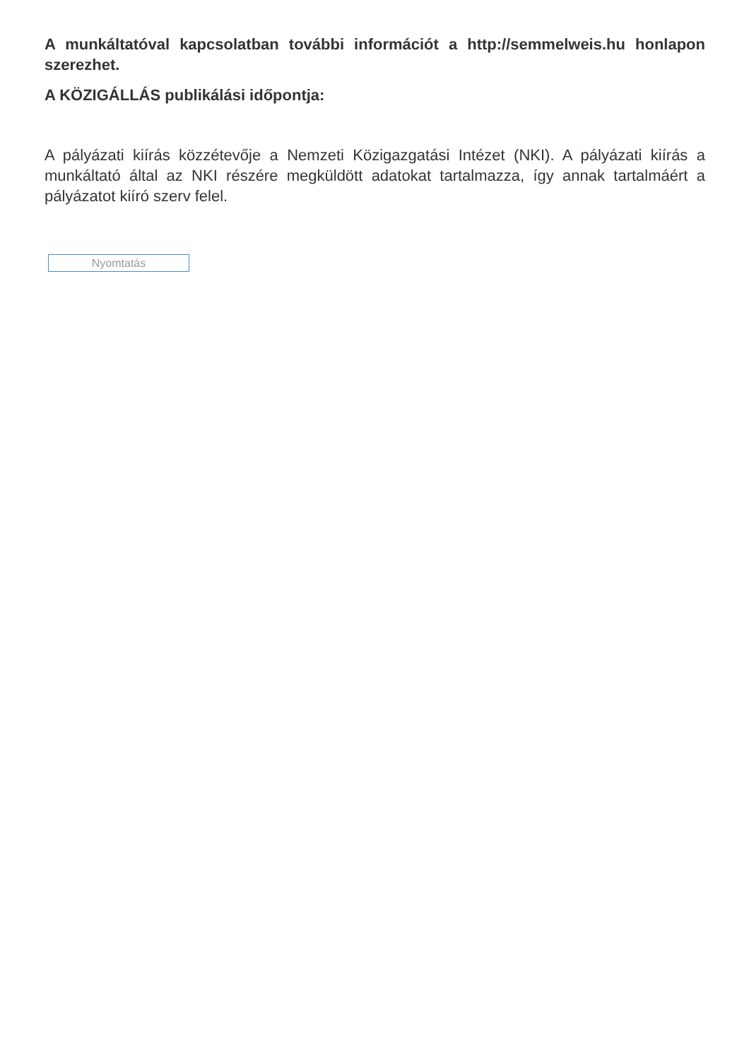A munkáltatóval kapcsolatban további információt a http://semmelweis.hu honlapon szerezhet.
A KÖZIGÁLLÁS publikálási időpontja:
A pályázati kiírás közzétevője a Nemzeti Közigazgatási Intézet (NKI). A pályázati kiírás a munkáltató által az NKI részére megküldött adatokat tartalmazza, így annak tartalmáért a pályázatot kiíró szerv felel.
Nyomtatás